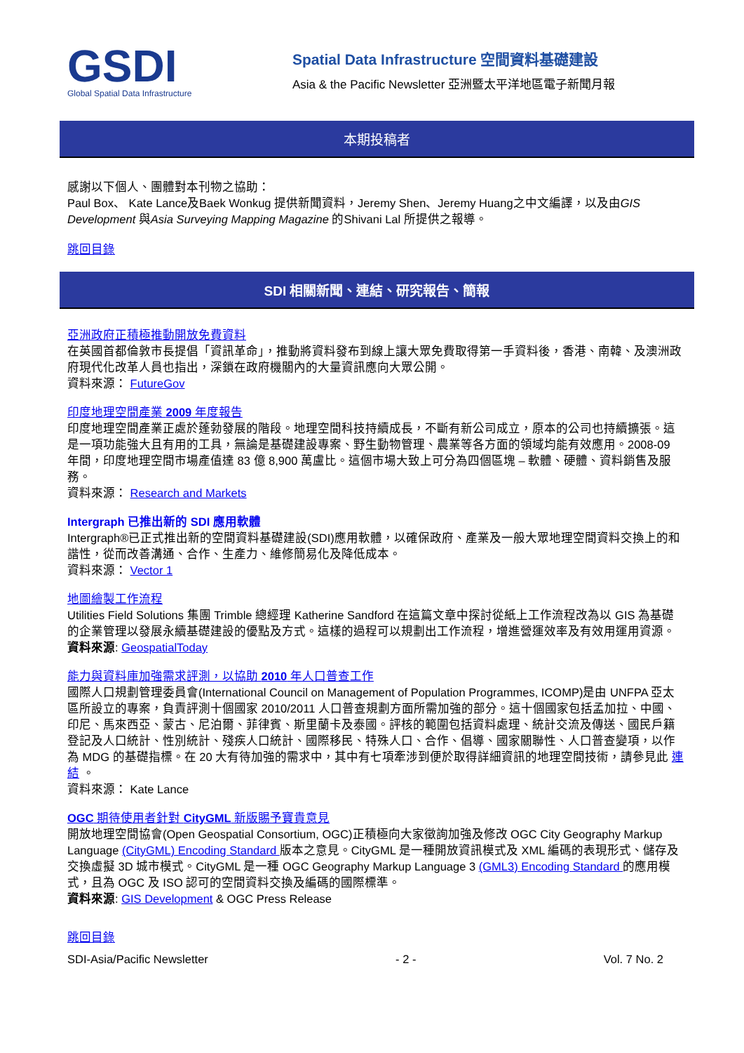GSDI
Global Spatial Data Infrastructure
Spatial Data Infrastructure 空間資料基礎建設
Asia & the Pacific Newsletter 亞洲暨太平洋地區電子新聞月報
本期投稿者
感謝以下個人、團體對本刊物之協助：
Paul Box、 Kate Lance及Baek Wonkug 提供新聞資料，Jeremy Shen、Jeremy Huang之中文編譯，以及由GIS Development 與Asia Surveying Mapping Magazine 的Shivani Lal 所提供之報導。
跳回目錄
SDI 相關新聞、連結、研究報告、簡報
亞洲政府正積極推動開放免費資料
在英國首都倫敦市長提倡「資訊革命」，推動將資料發布到線上讓大眾免費取得第一手資料後，香港、南韓、及澳洲政府現代化改革人員也指出，深鎖在政府機關內的大量資訊應向大眾公開。
資料來源： FutureGov
印度地理空間產業 2009 年度報告
印度地理空間產業正處於蓬勃發展的階段。地理空間科技持續成長，不斷有新公司成立，原本的公司也持續擴張。這是一項功能強大且有用的工具，無論是基礎建設專案、野生動物管理、農業等各方面的領域均能有效應用。2008-09 年間，印度地理空間市場產值達 83 億 8,900 萬盧比。這個市場大致上可分為四個區塊 – 軟體、硬體、資料銷售及服務。
資料來源： Research and Markets
Intergraph 已推出新的 SDI 應用軟體
Intergraph®已正式推出新的空間資料基礎建設(SDI)應用軟體，以確保政府、產業及一般大眾地理空間資料交換上的和諧性，從而改善溝通、合作、生產力、維修簡易化及降低成本。
資料來源： Vector 1
地圖繪製工作流程
Utilities Field Solutions 集團 Trimble 總經理 Katherine Sandford 在這篇文章中探討從紙上工作流程改為以 GIS 為基礎的企業管理以發展永續基礎建設的優點及方式。這樣的過程可以規劃出工作流程，增進營運效率及有效用運用資源。
資料來源: GeospatialToday
能力與資料庫加強需求評測，以協助 2010 年人口普查工作
國際人口規劃管理委員會(International Council on Management of Population Programmes, ICOMP)是由 UNFPA 亞太區所設立的專案，負責評測十個國家 2010/2011 人口普查規劃方面所需加強的部分。這十個國家包括孟加拉、中國、印尼、馬來西亞、蒙古、尼泊爾、菲律賓、斯里蘭卡及泰國。評核的範圍包括資料處理、統計交流及傳送、國民戶籍登記及人口統計、性別統計、殘疾人口統計、國際移民、特殊人口、合作、倡導、國家關聯性、人口普查變項，以作為 MDG 的基礎指標。在 20 大有待加強的需求中，其中有七項牽涉到便於取得詳細資訊的地理空間技術，請參見此 連結 。
資料來源： Kate Lance
OGC 期待使用者針對 CityGML 新版賜予寶貴意見
開放地理空間協會(Open Geospatial Consortium, OGC)正積極向大家徵詢加強及修改 OGC City Geography Markup Language (CityGML) Encoding Standard 版本之意見。CityGML 是一種開放資訊模式及 XML 編碼的表現形式、儲存及交換虛擬 3D 城市模式。CityGML 是一種 OGC Geography Markup Language 3 (GML3) Encoding Standard 的應用模式，且為 OGC 及 ISO 認可的空間資料交換及編碼的國際標準。
資料來源: GIS Development & OGC Press Release
跳回目錄
SDI-Asia/Pacific Newsletter - 2 - Vol. 7 No. 2